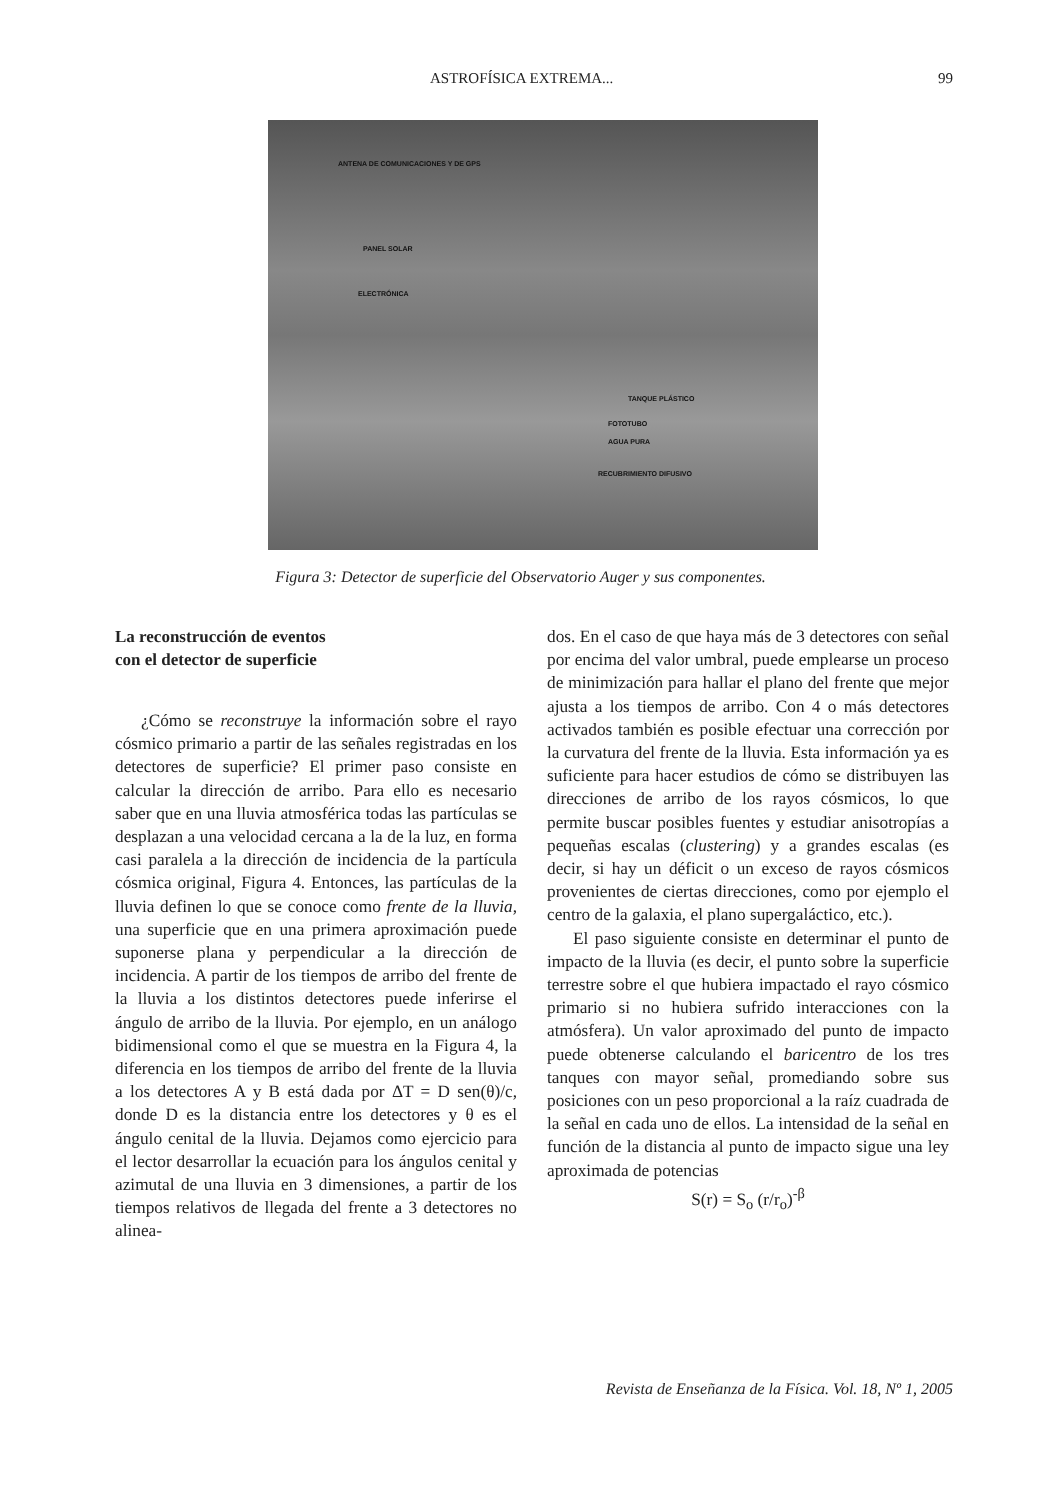ASTROFÍSICA EXTREMA... 99
ANTENA DE COMUNICACIONES Y DE GPS
PANEL SOLAR
ELECTRÓNICA
TANQUE PLÁSTICO
FOTOTUBO
AGUA PURA
RECUBRIMIENTO DIFUSIVO
Figura 3: Detector de superficie del Observatorio Auger y sus componentes.
La reconstrucción de eventos
con el detector de superficie
¿Cómo se reconstruye la información sobre el rayo cósmico primario a partir de las señales registradas en los detectores de superficie? El primer paso consiste en calcular la dirección de arribo. Para ello es necesario saber que en una lluvia atmosférica todas las partículas se desplazan a una velocidad cercana a la de la luz, en forma casi paralela a la dirección de incidencia de la partícula cósmica original, Figura 4. Entonces, las partículas de la lluvia definen lo que se conoce como frente de la lluvia, una superficie que en una primera aproximación puede suponerse plana y perpendicular a la dirección de incidencia. A partir de los tiempos de arribo del frente de la lluvia a los distintos detectores puede inferirse el ángulo de arribo de la lluvia. Por ejemplo, en un análogo bidimensional como el que se muestra en la Figura 4, la diferencia en los tiempos de arribo del frente de la lluvia a los detectores A y B está dada por ΔT = D sen(θ)/c, donde D es la distancia entre los detectores y θ es el ángulo cenital de la lluvia. Dejamos como ejercicio para el lector desarrollar la ecuación para los ángulos cenital y azimutal de una lluvia en 3 dimensiones, a partir de los tiempos relativos de llegada del frente a 3 detectores no alinea-
dos. En el caso de que haya más de 3 detectores con señal por encima del valor umbral, puede emplearse un proceso de minimización para hallar el plano del frente que mejor ajusta a los tiempos de arribo. Con 4 o más detectores activados también es posible efectuar una corrección por la curvatura del frente de la lluvia. Esta información ya es suficiente para hacer estudios de cómo se distribuyen las direcciones de arribo de los rayos cósmicos, lo que permite buscar posibles fuentes y estudiar anisotropías a pequeñas escalas (clustering) y a grandes escalas (es decir, si hay un déficit o un exceso de rayos cósmicos provenientes de ciertas direcciones, como por ejemplo el centro de la galaxia, el plano supergaláctico, etc.).
El paso siguiente consiste en determinar el punto de impacto de la lluvia (es decir, el punto sobre la superficie terrestre sobre el que hubiera impactado el rayo cósmico primario si no hubiera sufrido interacciones con la atmósfera). Un valor aproximado del punto de impacto puede obtenerse calculando el baricentro de los tres tanques con mayor señal, promediando sobre sus posiciones con un peso proporcional a la raíz cuadrada de la señal en cada uno de ellos. La intensidad de la señal en función de la distancia al punto de impacto sigue una ley aproximada de potencias
S(r) = S<sub>o</sub> (r/r<sub>o</sub>)<sup>-β</sup>
Revista de Enseñanza de la Física. Vol. 18, Nº 1, 2005